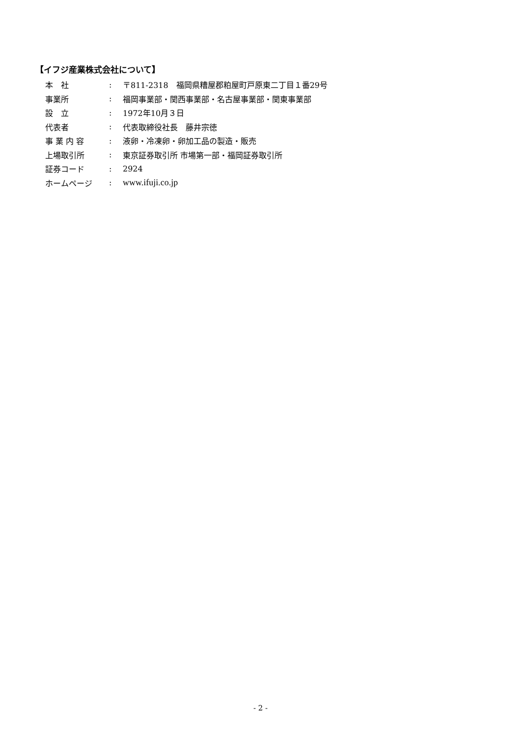【イフジ産業株式会社について】
| 本 社 | : | 〒811-2318 福岡県糟屋郡粕屋町戸原東二丁目１番29号 |
| 事業所 | : | 福岡事業部・関西事業部・名古屋事業部・関東事業部 |
| 設 立 | : | 1972年10月３日 |
| 代表者 | : | 代表取締役社長 藤井宗徳 |
| 事 業 内 容 | : | 液卵・冷凍卵・卵加工品の製造・販売 |
| 上場取引所 | : | 東京証券取引所 市場第一部・福岡証券取引所 |
| 証券コード | : | 2924 |
| ホームページ | : | www.ifuji.co.jp |
- 2 -